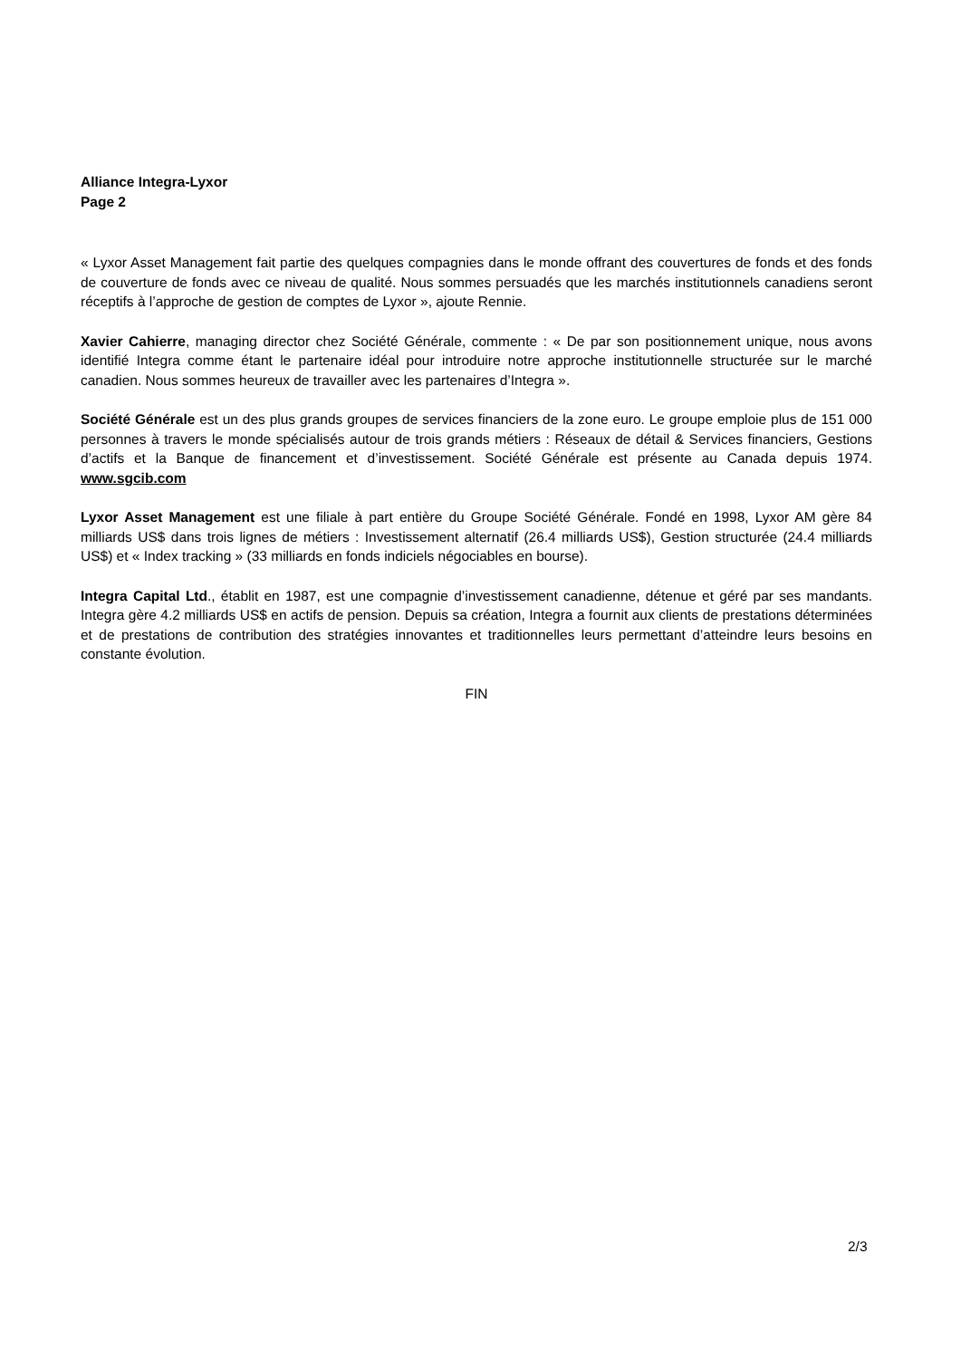Alliance Integra-Lyxor
Page 2
« Lyxor Asset Management fait partie des quelques compagnies dans le monde offrant des couvertures de fonds et des fonds de couverture de fonds avec ce niveau de qualité. Nous sommes persuadés que les marchés institutionnels canadiens seront réceptifs à l’approche de gestion de comptes de Lyxor », ajoute Rennie.
Xavier Cahierre, managing director chez Société Générale, commente : « De par son positionnement unique, nous avons identifié Integra comme étant le partenaire idéal pour introduire notre approche institutionnelle structurée sur le marché canadien. Nous sommes heureux de travailler avec les partenaires d’Integra ».
Société Générale est un des plus grands groupes de services financiers de la zone euro. Le groupe emploie plus de 151 000 personnes à travers le monde spécialisés autour de trois grands métiers : Réseaux de détail & Services financiers, Gestions d’actifs et la Banque de financement et d’investissement. Société Générale est présente au Canada depuis 1974. www.sgcib.com
Lyxor Asset Management est une filiale à part entière du Groupe Société Générale. Fondé en 1998, Lyxor AM gère 84 milliards US$ dans trois lignes de métiers : Investissement alternatif (26.4 milliards US$), Gestion structurée (24.4 milliards US$) et « Index tracking » (33 milliards en fonds indiciels négociables en bourse).
Integra Capital Ltd., établit en 1987, est une compagnie d’investissement canadienne, détenue et géré par ses mandants. Integra gère 4.2 milliards US$ en actifs de pension. Depuis sa création, Integra a fournit aux clients de prestations déterminées et de prestations de contribution des stratégies innovantes et traditionnelles leurs permettant d’atteindre leurs besoins en constante évolution.
FIN
2/3